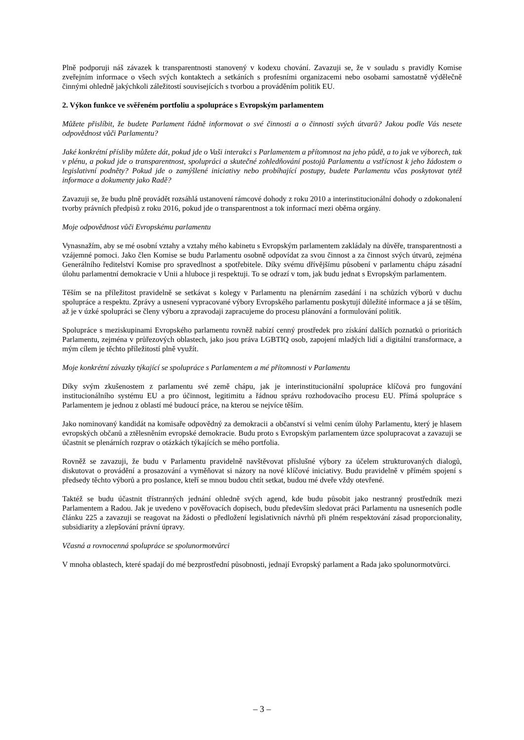Plně podporuji náš závazek k transparentnosti stanovený v kodexu chování. Zavazuji se, že v souladu s pravidly Komise zveřejním informace o všech svých kontaktech a setkáních s profesními organizacemi nebo osobami samostatně výdělečně činnými ohledně jakýchkoli záležitostí souvisejících s tvorbou a prováděním politik EU.
2. Výkon funkce ve svěřeném portfoliu a spolupráce s Evropským parlamentem
Můžete přislíbit, že budete Parlament řádně informovat o své činnosti a o činnosti svých útvarů? Jakou podle Vás nesete odpovědnost vůči Parlamentu?
Jaké konkrétní přísliby můžete dát, pokud jde o Vaši interakci s Parlamentem a přítomnost na jeho půdě, a to jak ve výborech, tak v plénu, a pokud jde o transparentnost, spolupráci a skutečné zohledňování postojů Parlamentu a vstřícnost k jeho žádostem o legislativní podněty? Pokud jde o zamýšlené iniciativy nebo probíhající postupy, budete Parlamentu včas poskytovat tytéž informace a dokumenty jako Radě?
Zavazuji se, že budu plně provádět rozsáhlá ustanovení rámcové dohody z roku 2010 a interinstitucionální dohody o zdokonalení tvorby právních předpisů z roku 2016, pokud jde o transparentnost a tok informací mezi oběma orgány.
Moje odpovědnost vůči Evropskému parlamentu
Vynasnažím, aby se mé osobní vztahy a vztahy mého kabinetu s Evropským parlamentem zakládaly na důvěře, transparentnosti a vzájemné pomoci. Jako člen Komise se budu Parlamentu osobně odpovídat za svou činnost a za činnost svých útvarů, zejména Generálního ředitelství Komise pro spravedlnost a spotřebitele. Díky svému dřívějšímu působení v parlamentu chápu zásadní úlohu parlamentní demokracie v Unii a hluboce ji respektuji. To se odrazí v tom, jak budu jednat s Evropským parlamentem.
Těším se na příležitost pravidelně se setkávat s kolegy v Parlamentu na plenárním zasedání i na schůzích výborů v duchu spolupráce a respektu. Zprávy a usnesení vypracované výbory Evropského parlamentu poskytují důležité informace a já se těším, až je v úzké spolupráci se členy výboru a zpravodaji zapracujeme do procesu plánování a formulování politik.
Spolupráce s meziskupinami Evropského parlamentu rovněž nabízí cenný prostředek pro získání dalších poznatků o prioritách Parlamentu, zejména v průřezových oblastech, jako jsou práva LGBTIQ osob, zapojení mladých lidí a digitální transformace, a mým cílem je těchto příležitostí plně využít.
Moje konkrétní závazky týkající se spolupráce s Parlamentem a mé přítomnosti v Parlamentu
Díky svým zkušenostem z parlamentu své země chápu, jak je interinstitucionální spolupráce klíčová pro fungování institucionálního systému EU a pro účinnost, legitimitu a řádnou správu rozhodovacího procesu EU. Přímá spolupráce s Parlamentem je jednou z oblastí mé budoucí práce, na kterou se nejvíce těším.
Jako nominovaný kandidát na komisaře odpovědný za demokracii a občanství si velmi cením úlohy Parlamentu, který je hlasem evropských občanů a ztělesněním evropské demokracie. Budu proto s Evropským parlamentem úzce spolupracovat a zavazuji se účastnit se plenárních rozprav o otázkách týkajících se mého portfolia.
Rovněž se zavazuji, že budu v Parlamentu pravidelně navštěvovat příslušné výbory za účelem strukturovaných dialogů, diskutovat o provádění a prosazování a vyměňovat si názory na nové klíčové iniciativy. Budu pravidelně v přímém spojení s předsedy těchto výborů a pro poslance, kteří se mnou budou chtít setkat, budou mé dveře vždy otevřené.
Taktéž se budu účastnit třístranných jednání ohledně svých agend, kde budu působit jako nestranný prostředník mezi Parlamentem a Radou. Jak je uvedeno v pověřovacích dopisech, budu především sledovat práci Parlamentu na usneseních podle článku 225 a zavazuji se reagovat na žádosti o předložení legislativních návrhů při plném respektování zásad proporcionality, subsidiarity a zlepšování právní úpravy.
Včasná a rovnocenná spolupráce se spolunormotvůrci
V mnoha oblastech, které spadají do mé bezprostřední působnosti, jednají Evropský parlament a Rada jako spolunormotvůrci.
– 3 –